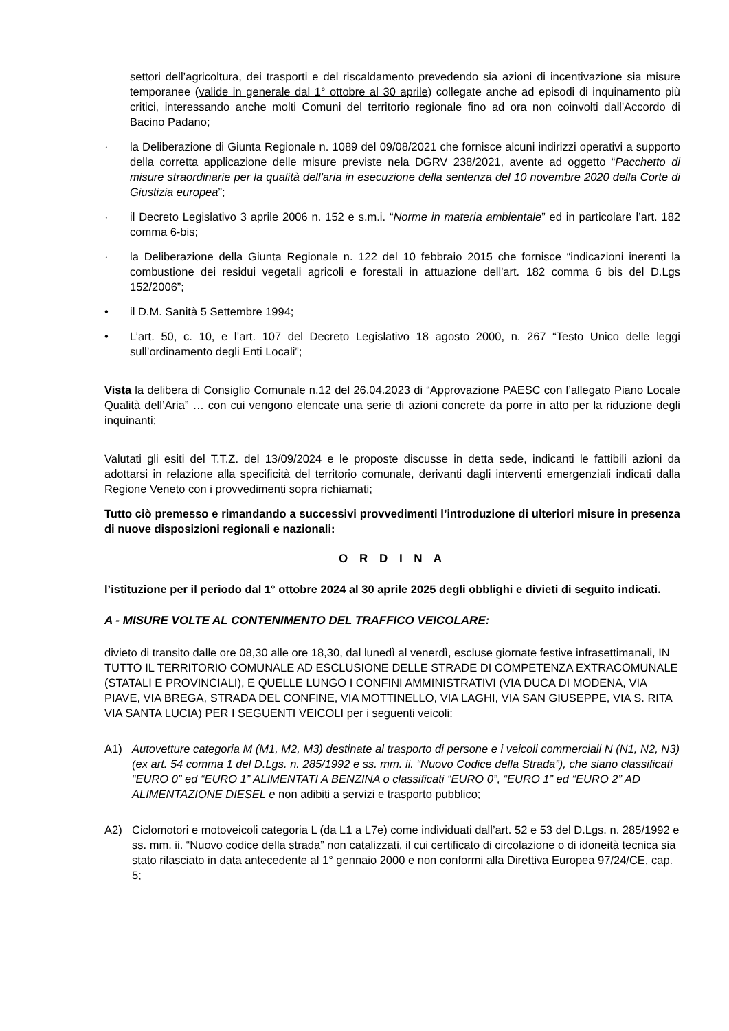settori dell’agricoltura, dei trasporti e del riscaldamento prevedendo sia azioni di incentivazione sia misure temporanee (valide in generale dal 1° ottobre al 30 aprile) collegate anche ad episodi di inquinamento più critici, interessando anche molti Comuni del territorio regionale fino ad ora non coinvolti dall'Accordo di Bacino Padano;
· la Deliberazione di Giunta Regionale n. 1089 del 09/08/2021 che fornisce alcuni indirizzi operativi a supporto della corretta applicazione delle misure previste nela DGRV 238/2021, avente ad oggetto “Pacchetto di misure straordinarie per la qualità dell'aria in esecuzione della sentenza del 10 novembre 2020 della Corte di Giustizia europea”;
· il Decreto Legislativo 3 aprile 2006 n. 152 e s.m.i. “Norme in materia ambientale” ed in particolare l’art. 182 comma 6-bis;
· la Deliberazione della Giunta Regionale n. 122 del 10 febbraio 2015 che fornisce “indicazioni inerenti la combustione dei residui vegetali agricoli e forestali in attuazione dell'art. 182 comma 6 bis del D.Lgs 152/2006”;
• il D.M. Sanità 5 Settembre 1994;
• L’art. 50, c. 10, e l’art. 107 del Decreto Legislativo 18 agosto 2000, n. 267 “Testo Unico delle leggi sull’ordinamento degli Enti Locali”;
Vista la delibera di Consiglio Comunale n.12 del 26.04.2023 di “Approvazione PAESC con l’allegato Piano Locale Qualità dell’Aria” … con cui vengono elencate una serie di azioni concrete da porre in atto per la riduzione degli inquinanti;
Valutati gli esiti del T.T.Z. del 13/09/2024 e le proposte discusse in detta sede, indicanti le fattibili azioni da adottarsi in relazione alla specificità del territorio comunale, derivanti dagli interventi emergenziali indicati dalla Regione Veneto con i provvedimenti sopra richiamati;
Tutto ciò premesso e rimandando a successivi provvedimenti l’introduzione di ulteriori misure in presenza di nuove disposizioni regionali e nazionali:
O R D I N A
l’istituzione per il periodo dal 1° ottobre 2024 al 30 aprile 2025 degli obblighi e divieti di seguito indicati.
A - MISURE VOLTE AL CONTENIMENTO DEL TRAFFICO VEICOLARE:
divieto di transito dalle ore 08,30 alle ore 18,30, dal lunedì al venerdì, escluse giornate festive infrasettimanali, IN TUTTO IL TERRITORIO COMUNALE AD ESCLUSIONE DELLE STRADE DI COMPETENZA EXTRACOMUNALE (STATALI E PROVINCIALI), E QUELLE LUNGO I CONFINI AMMINISTRATIVI (VIA DUCA DI MODENA, VIA PIAVE, VIA BREGA, STRADA DEL CONFINE, VIA MOTTINELLO, VIA LAGHI, VIA SAN GIUSEPPE, VIA S. RITA VIA SANTA LUCIA) PER I SEGUENTI VEICOLI per i seguenti veicoli:
A1) Autovetture categoria M (M1, M2, M3) destinate al trasporto di persone e i veicoli commerciali N (N1, N2, N3) (ex art. 54 comma 1 del D.Lgs. n. 285/1992 e ss. mm. ii. “Nuovo Codice della Strada”), che siano classificati “EURO 0” ed “EURO 1” ALIMENTATI A BENZINA o classificati “EURO 0”, “EURO 1” ed “EURO 2” AD ALIMENTAZIONE DIESEL e non adibiti a servizi e trasporto pubblico;
A2) Ciclomotori e motoveicoli categoria L (da L1 a L7e) come individuati dall’art. 52 e 53 del D.Lgs. n. 285/1992 e ss. mm. ii. “Nuovo codice della strada” non catalizzati, il cui certificato di circolazione o di idoneità tecnica sia stato rilasciato in data antecedente al 1° gennaio 2000 e non conformi alla Direttiva Europea 97/24/CE, cap. 5;